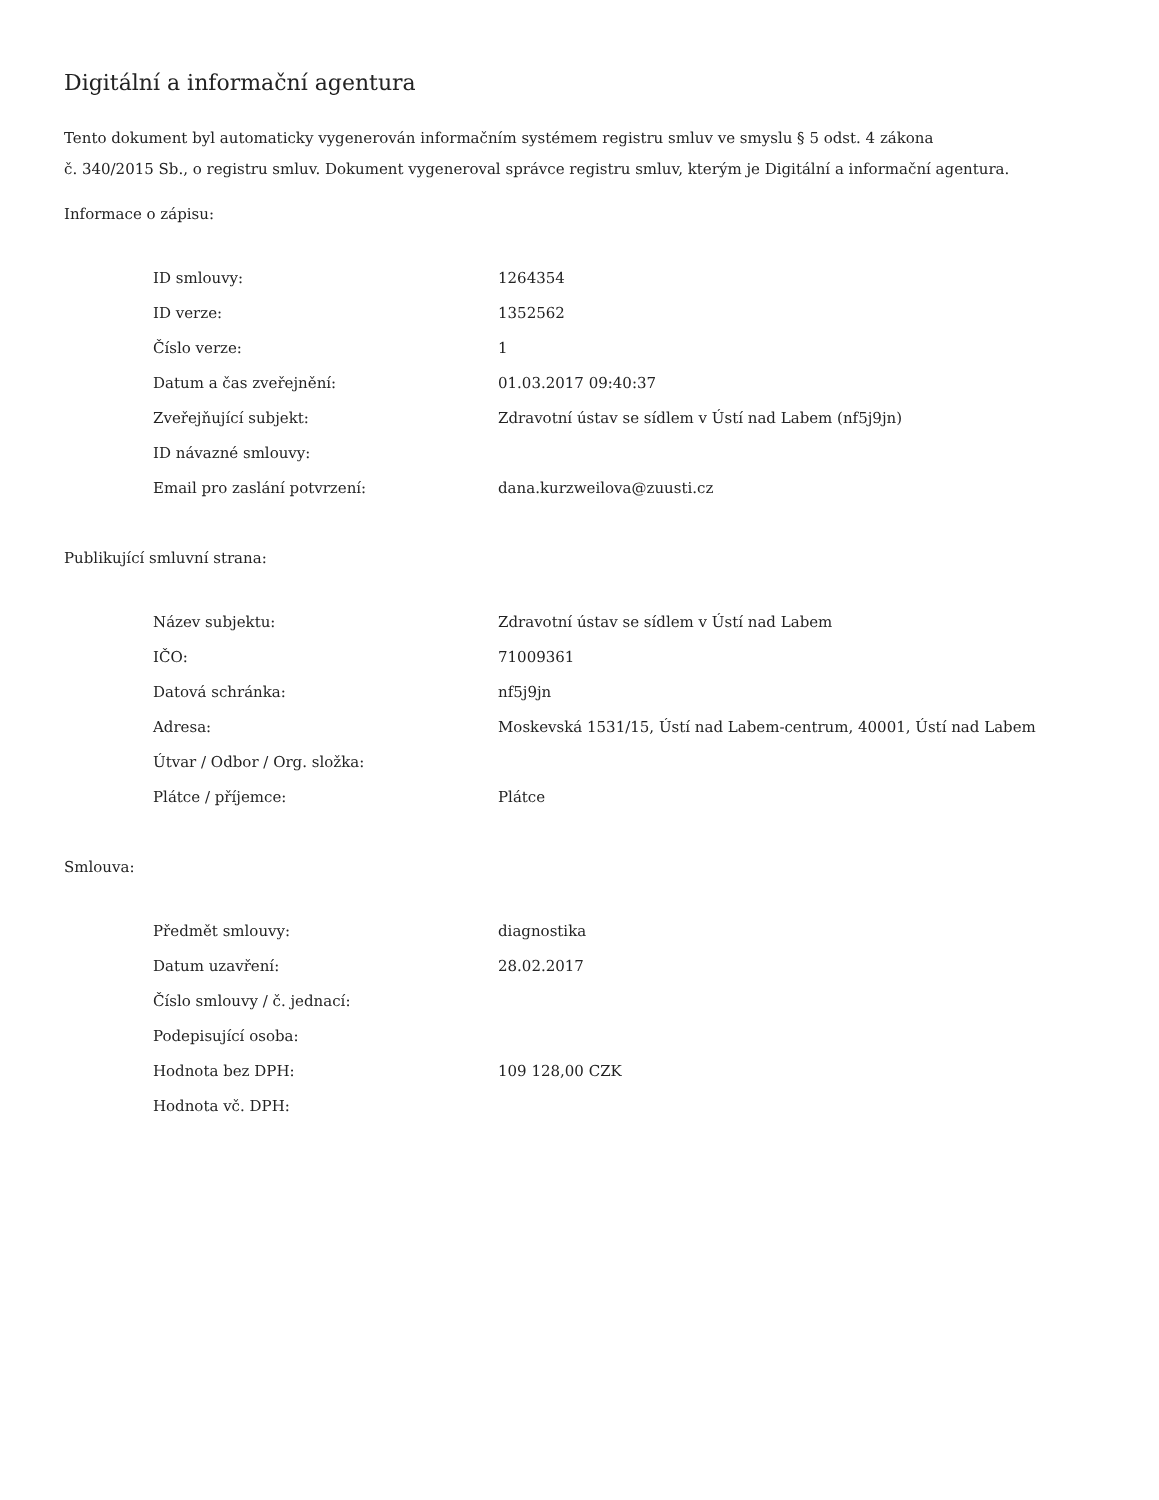Digitální a informační agentura
Tento dokument byl automaticky vygenerován informačním systémem registru smluv ve smyslu § 5 odst. 4 zákona
č. 340/2015 Sb., o registru smluv. Dokument vygeneroval správce registru smluv, kterým je Digitální a informační agentura.
Informace o zápisu:
| ID smlouvy: | 1264354 |
| ID verze: | 1352562 |
| Číslo verze: | 1 |
| Datum a čas zveřejnění: | 01.03.2017 09:40:37 |
| Zveřejňující subjekt: | Zdravotní ústav se sídlem v Ústí nad Labem (nf5j9jn) |
| ID návazné smlouvy: | |
| Email pro zaslání potvrzení: | dana.kurzweilova@zuusti.cz |
Publikující smluvní strana:
| Název subjektu: | Zdravotní ústav se sídlem v Ústí nad Labem |
| IČO: | 71009361 |
| Datová schránka: | nf5j9jn |
| Adresa: | Moskevská 1531/15, Ústí nad Labem-centrum, 40001, Ústí nad Labem |
| Útvar / Odbor / Org. složka: | |
| Plátce / příjemce: | Plátce |
Smlouva:
| Předmět smlouvy: | diagnostika |
| Datum uzavření: | 28.02.2017 |
| Číslo smlouvy / č. jednací: | |
| Podepisující osoba: | |
| Hodnota bez DPH: | 109 128,00 CZK |
| Hodnota vč. DPH: | |